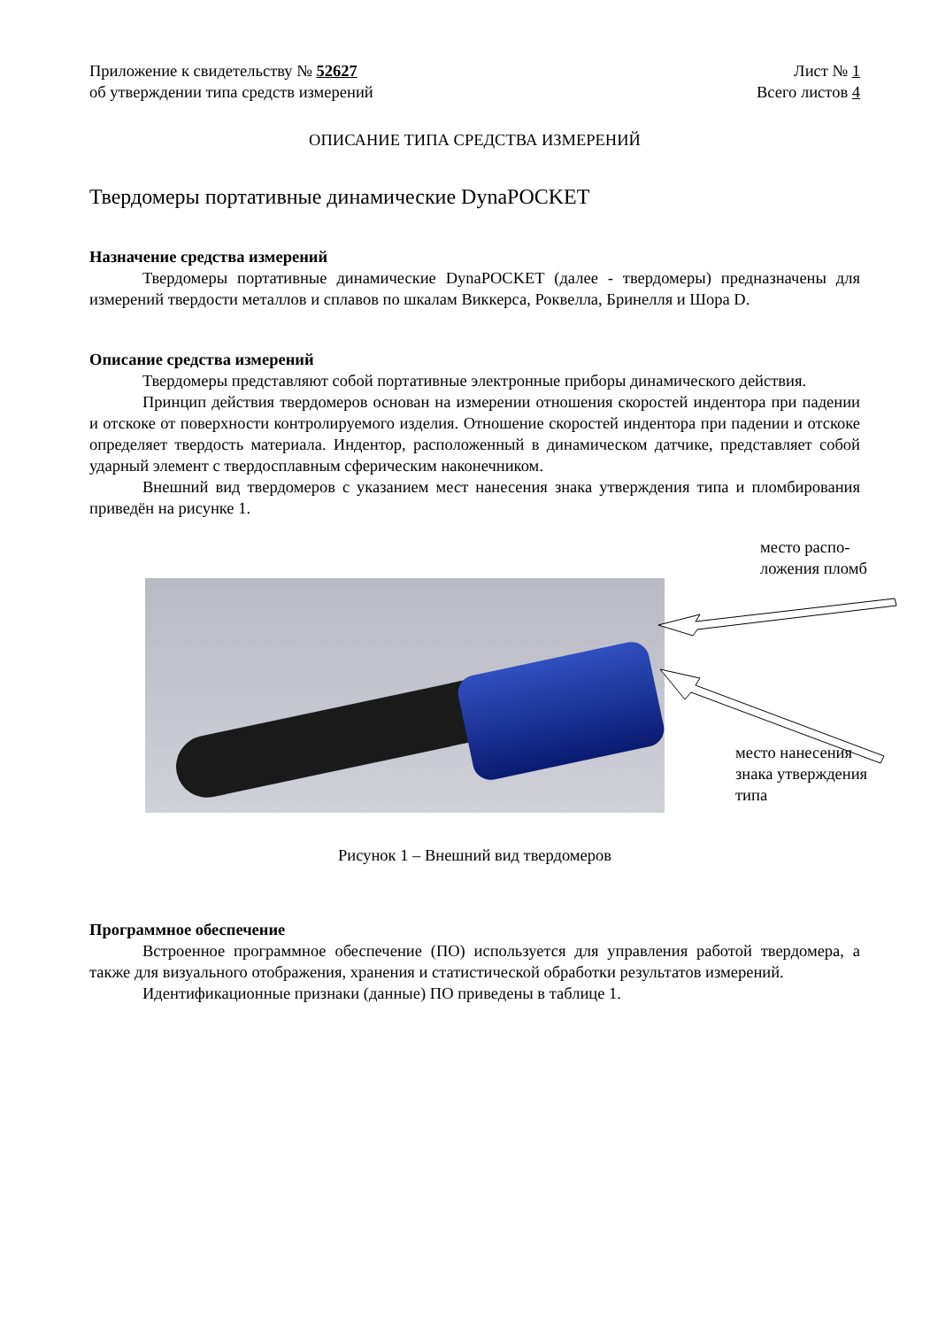Приложение к свидетельству № 52627
об утверждении типа средств измерений
Лист № 1
Всего листов 4
ОПИСАНИЕ ТИПА СРЕДСТВА ИЗМЕРЕНИЙ
Твердомеры портативные динамические DynaPOCKET
Назначение средства измерений
Твердомеры портативные динамические DynaPOCKET (далее - твердомеры) предназначены для измерений твердости металлов и сплавов по шкалам Виккерса, Роквелла, Бринелля и Шора D.
Описание средства измерений
Твердомеры представляют собой портативные электронные приборы динамического действия.
Принцип действия твердомеров основан на измерении отношения скоростей индентора при падении и отскоке от поверхности контролируемого изделия. Отношение скоростей индентора при падении и отскоке определяет твердость материала. Индентор, расположенный в динамическом датчике, представляет собой ударный элемент с твердосплавным сферическим наконечником.
Внешний вид твердомеров с указанием мест нанесения знака утверждения типа и пломбирования приведён на рисунке 1.
место распо-
ложения пломб
место нанесения
знака утверждения
типа
Рисунок 1 – Внешний вид твердомеров
Программное обеспечение
Встроенное программное обеспечение (ПО) используется для управления работой твердомера, а также для визуального отображения, хранения и статистической обработки результатов измерений.
Идентификационные признаки (данные) ПО приведены в таблице 1.